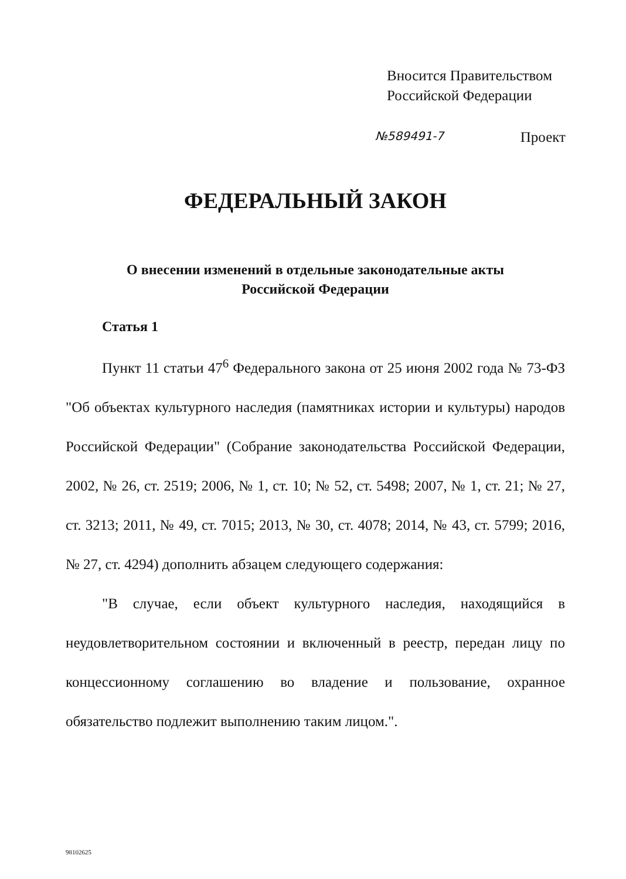Вносится Правительством
Российской Федерации
№589491-7 Проект
ФЕДЕРАЛЬНЫЙ ЗАКОН
О внесении изменений в отдельные законодательные акты
Российской Федерации
Статья 1
Пункт 11 статьи 47<sup>6</sup> Федерального закона от 25 июня 2002 года № 73-ФЗ "Об объектах культурного наследия (памятниках истории и культуры) народов Российской Федерации" (Собрание законодательства Российской Федерации, 2002, № 26, ст. 2519; 2006, № 1, ст. 10; № 52, ст. 5498; 2007, № 1, ст. 21; № 27, ст. 3213; 2011, № 49, ст. 7015; 2013, № 30, ст. 4078; 2014, № 43, ст. 5799; 2016, № 27, ст. 4294) дополнить абзацем следующего содержания:
"В случае, если объект культурного наследия, находящийся в неудовлетворительном состоянии и включенный в реестр, передан лицу по концессионному соглашению во владение и пользование, охранное обязательство подлежит выполнению таким лицом.".
98102625